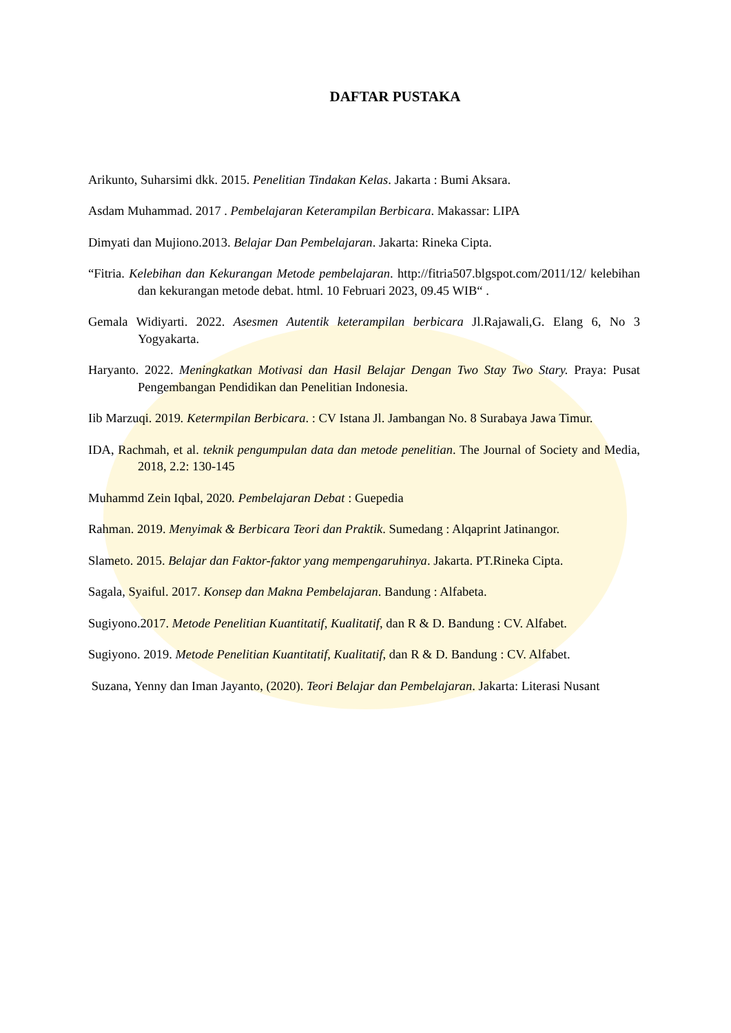DAFTAR PUSTAKA
Arikunto, Suharsimi dkk. 2015. Penelitian Tindakan Kelas. Jakarta : Bumi Aksara.
Asdam Muhammad. 2017 . Pembelajaran Keterampilan Berbicara. Makassar: LIPA
Dimyati dan Mujiono.2013. Belajar Dan Pembelajaran. Jakarta: Rineka Cipta.
“Fitria. Kelebihan dan Kekurangan Metode pembelajaran. http://fitria507.blgspot.com/2011/12/ kelebihan dan kekurangan metode debat. html. 10 Februari 2023, 09.45 WIB“ .
Gemala Widiyarti. 2022. Asesmen Autentik keterampilan berbicara Jl.Rajawali,G. Elang 6, No 3 Yogyakarta.
Haryanto. 2022. Meningkatkan Motivasi dan Hasil Belajar Dengan Two Stay Two Stary. Praya: Pusat Pengembangan Pendidikan dan Penelitian Indonesia.
Iib Marzuqi. 2019. Ketermpilan Berbicara. : CV Istana Jl. Jambangan No. 8 Surabaya Jawa Timur.
IDA, Rachmah, et al. teknik pengumpulan data dan metode penelitian. The Journal of Society and Media, 2018, 2.2: 130-145
Muhammd Zein Iqbal, 2020. Pembelajaran Debat : Guepedia
Rahman. 2019. Menyimak & Berbicara Teori dan Praktik. Sumedang : Alqaprint Jatinangor.
Slameto. 2015. Belajar dan Faktor-faktor yang mempengaruhinya. Jakarta. PT.Rineka Cipta.
Sagala, Syaiful. 2017. Konsep dan Makna Pembelajaran. Bandung : Alfabeta.
Sugiyono.2017. Metode Penelitian Kuantitatif, Kualitatif, dan R & D. Bandung : CV. Alfabet.
Sugiyono. 2019. Metode Penelitian Kuantitatif, Kualitatif, dan R & D. Bandung : CV. Alfabet.
Suzana, Yenny dan Iman Jayanto, (2020). Teori Belajar dan Pembelajaran. Jakarta: Literasi Nusant